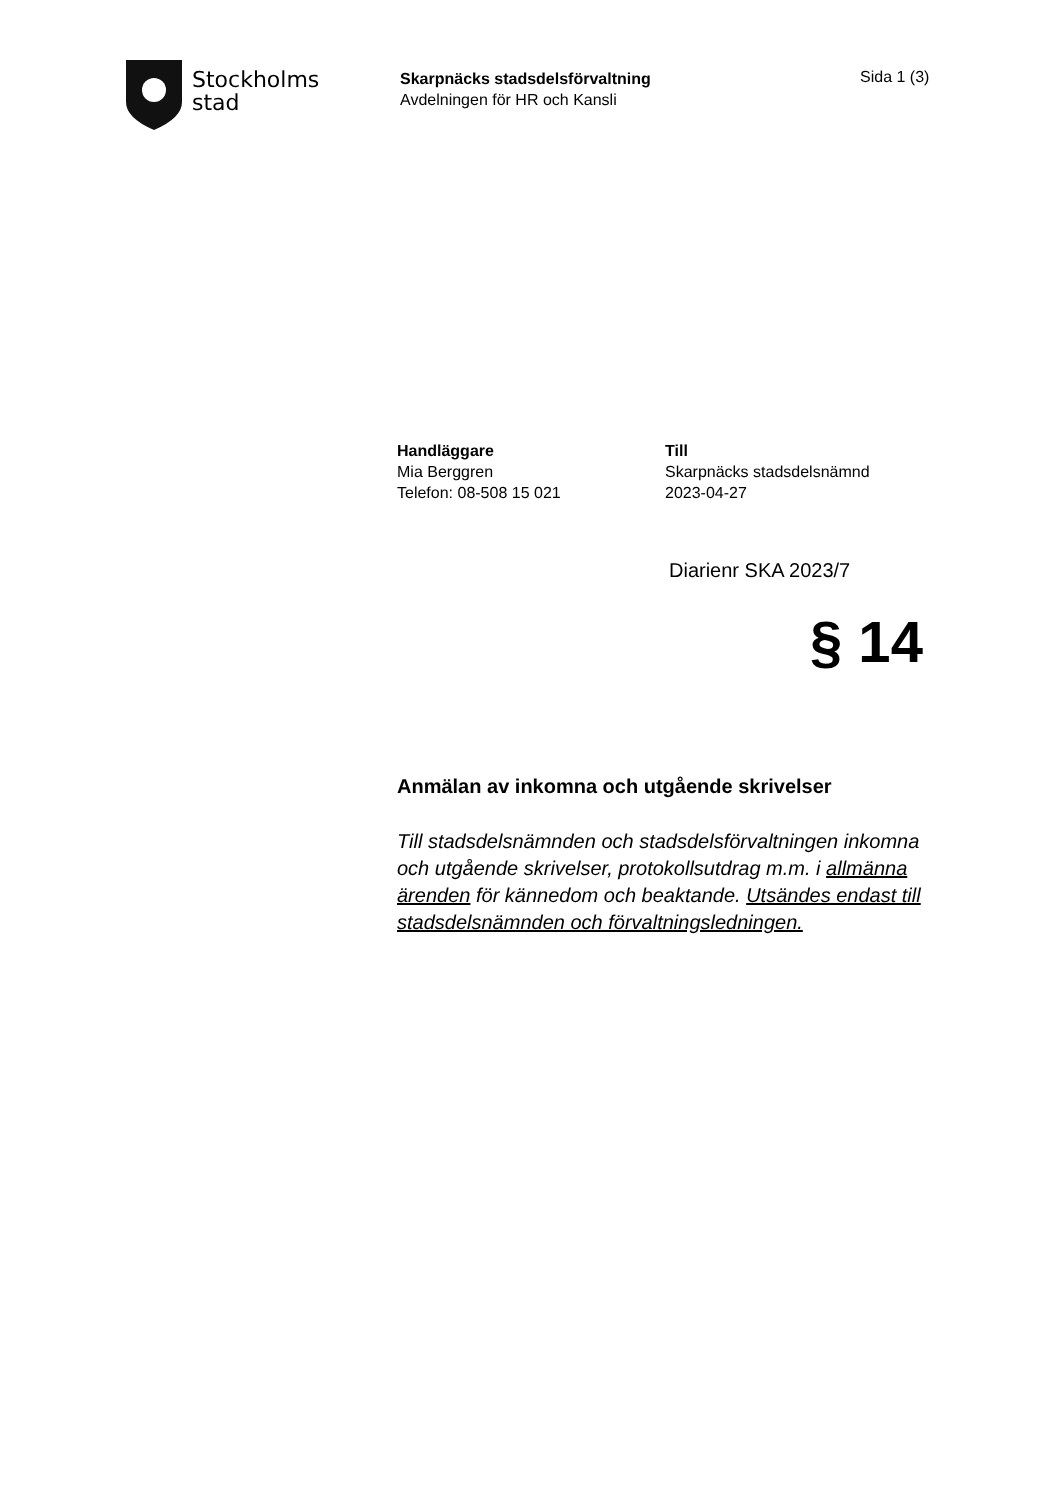Stockholms
stad
Skarpnäcks stadsdelsförvaltning
Avdelningen för HR och Kansli
Sida 1 (3)
Handläggare
Mia Berggren
Telefon: 08-508 15 021
Till
Skarpnäcks stadsdelsnämnd
2023-04-27
Diarienr SKA 2023/7
§ 14
Anmälan av inkomna och utgående skrivelser
Till stadsdelsnämnden och stadsdelsförvaltningen inkomna och utgående skrivelser, protokollsutdrag m.m. i allmänna ärenden för kännedom och beaktande. Utsändes endast till stadsdelsnämnden och förvaltningsledningen.